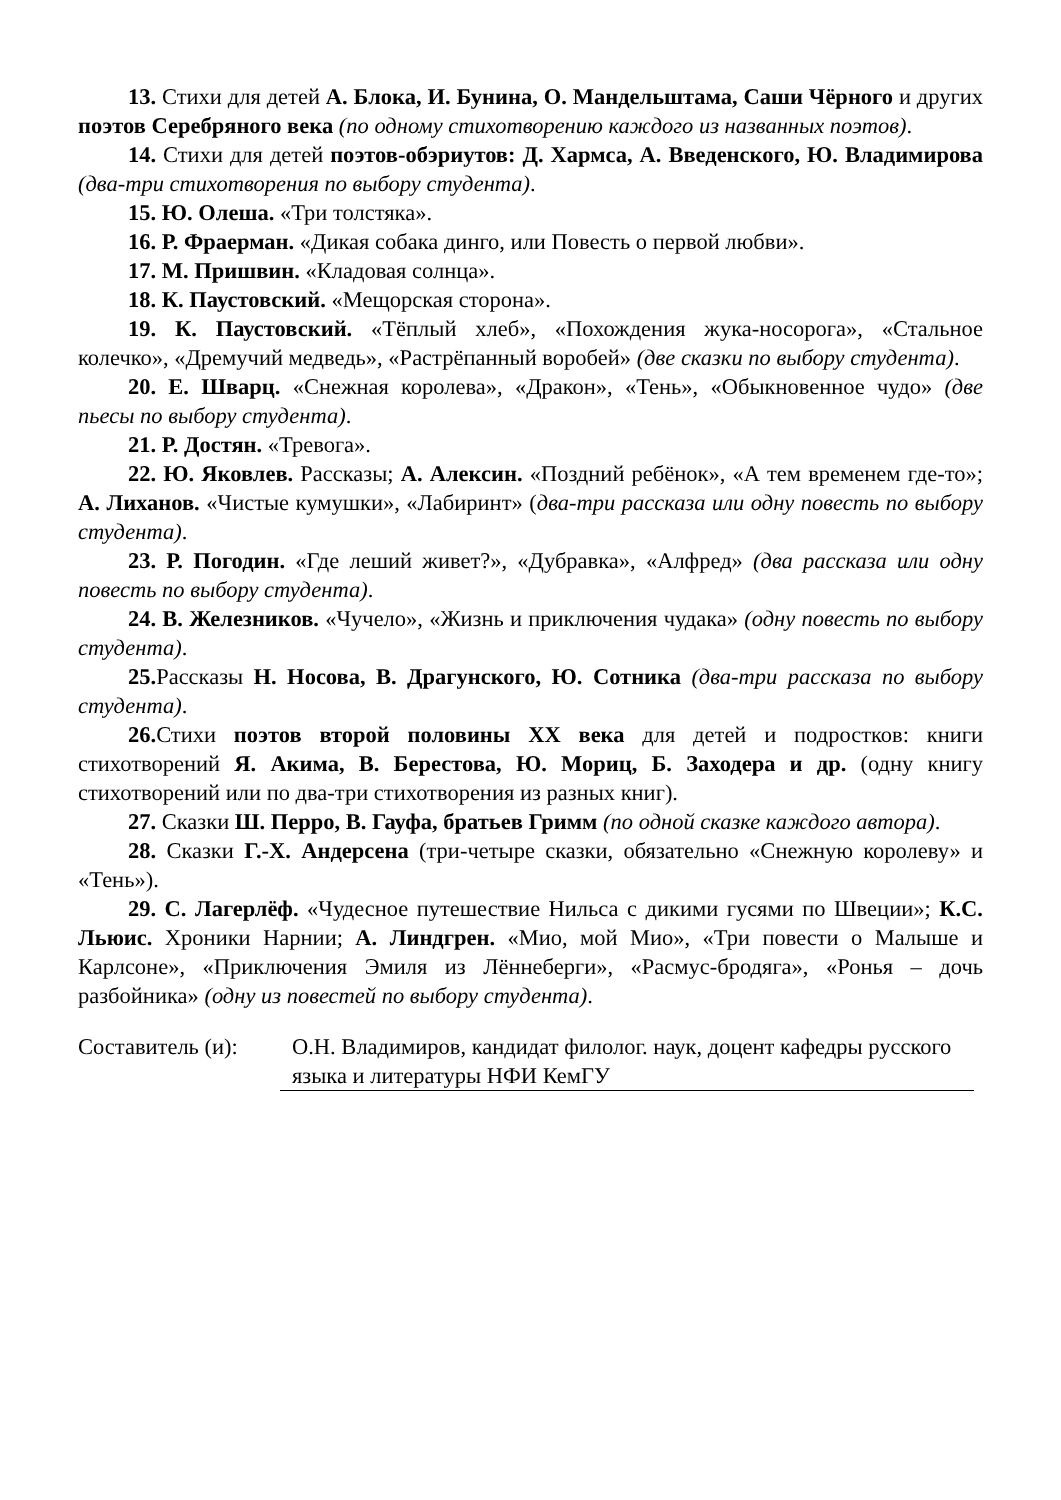13. Стихи для детей А. Блока, И. Бунина, О. Мандельштама, Саши Чёрного и других поэтов Серебряного века (по одному стихотворению каждого из названных поэтов).
14. Стихи для детей поэтов-обэриутов: Д. Хармса, А. Введенского, Ю. Владимирова (два-три стихотворения по выбору студента).
15. Ю. Олеша. «Три толстяка».
16. Р. Фраерман. «Дикая собака динго, или Повесть о первой любви».
17. М. Пришвин. «Кладовая солнца».
18. К. Паустовский. «Мещорская сторона».
19. К. Паустовский. «Тёплый хлеб», «Похождения жука-носорога», «Стальное колечко», «Дремучий медведь», «Растрёпанный воробей» (две сказки по выбору студента).
20. Е. Шварц. «Снежная королева», «Дракон», «Тень», «Обыкновенное чудо» (две пьесы по выбору студента).
21. Р. Достян. «Тревога».
22. Ю. Яковлев. Рассказы; А. Алексин. «Поздний ребёнок», «А тем временем где-то»; А. Лиханов. «Чистые кумушки», «Лабиринт» (два-три рассказа или одну повесть по выбору студента).
23. Р. Погодин. «Где леший живет?», «Дубравка», «Алфред» (два рассказа или одну повесть по выбору студента).
24. В. Железников. «Чучело», «Жизнь и приключения чудака» (одну повесть по выбору студента).
25. Рассказы Н. Носова, В. Драгунского, Ю. Сотника (два-три рассказа по выбору студента).
26. Стихи поэтов второй половины XX века для детей и подростков: книги стихотворений Я. Акима, В. Берестова, Ю. Мориц, Б. Заходера и др. (одну книгу стихотворений или по два-три стихотворения из разных книг).
27. Сказки Ш. Перро, В. Гауфа, братьев Гримм (по одной сказке каждого автора).
28. Сказки Г.-Х. Андерсена (три-четыре сказки, обязательно «Снежную королеву» и «Тень»).
29. С. Лагерлёф. «Чудесное путешествие Нильса с дикими гусями по Швеции»; К.С. Льюис. Хроники Нарнии; А. Линдгрен. «Мио, мой Мио», «Три повести о Малыше и Карлсоне», «Приключения Эмиля из Лённеберги», «Расмус-бродяга», «Ронья – дочь разбойника» (одну из повестей по выбору студента).
Составитель (и):
О.Н. Владимиров, кандидат филолог. наук, доцент кафедры русского языка и литературы НФИ КемГУ